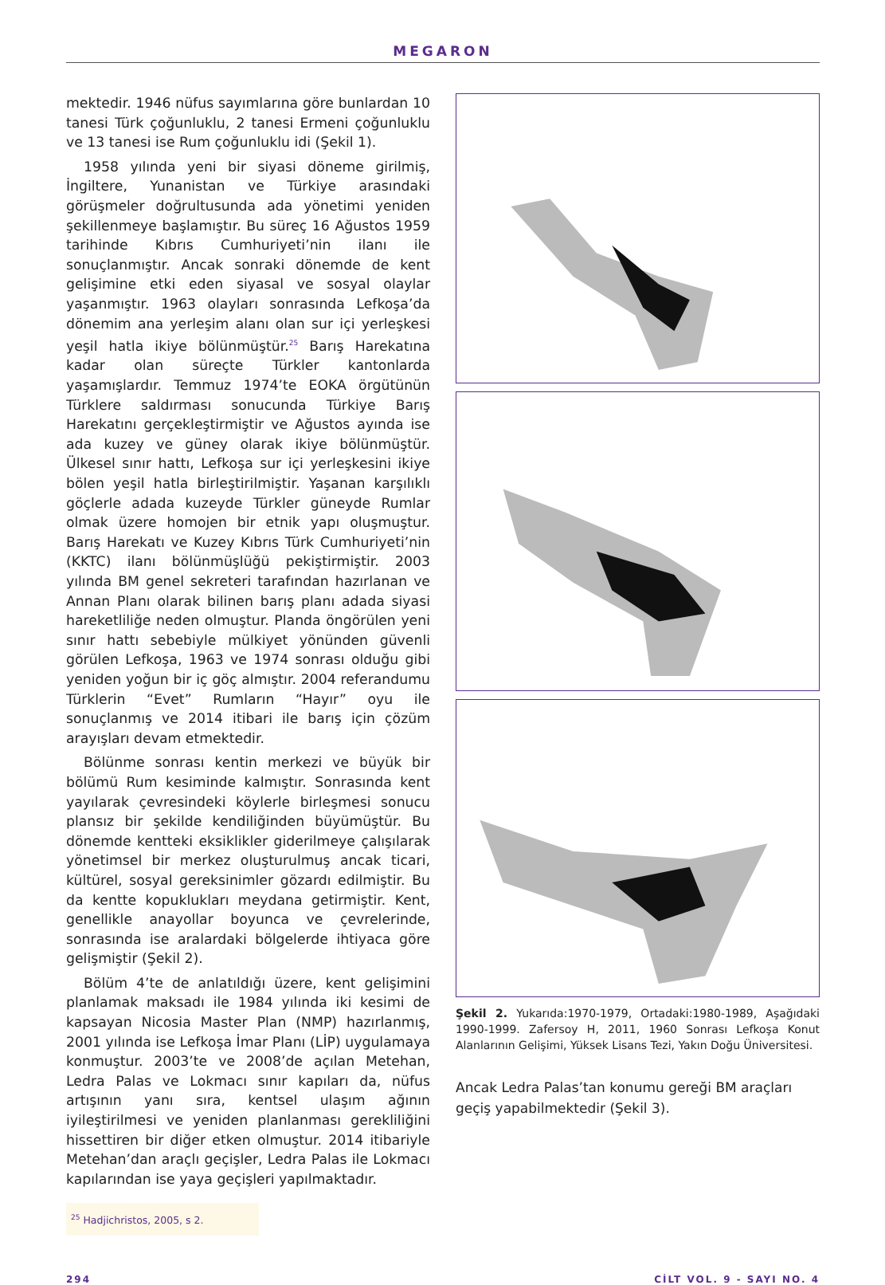MEGARON
mektedir. 1946 nüfus sayımlarına göre bunlardan 10 tanesi Türk çoğunluklu, 2 tanesi Ermeni çoğunluklu ve 13 tanesi ise Rum çoğunluklu idi (Şekil 1).
1958 yılında yeni bir siyasi döneme girilmiş, İngiltere, Yunanistan ve Türkiye arasındaki görüşmeler doğrultusunda ada yönetimi yeniden şekillenmeye başlamıştır. Bu süreç 16 Ağustos 1959 tarihinde Kıbrıs Cumhuriyeti’nin ilanı ile sonuçlanmıştır. Ancak sonraki dönemde de kent gelişimine etki eden siyasal ve sosyal olaylar yaşanmıştır. 1963 olayları sonrasında Lefkoşa’da dönemim ana yerleşim alanı olan sur içi yerleşkesi yeşil hatla ikiye bölünmüştür.<sup>25</sup> Barış Harekatına kadar olan süreçte Türkler kantonlarda yaşamışlardır. Temmuz 1974’te EOKA örgütünün Türklere saldırması sonucunda Türkiye Barış Harekatını gerçekleştirmiştir ve Ağustos ayında ise ada kuzey ve güney olarak ikiye bölünmüştür. Ülkesel sınır hattı, Lefkoşa sur içi yerleşkesini ikiye bölen yeşil hatla birleştirilmiştir. Yaşanan karşılıklı göçlerle adada kuzeyde Türkler güneyde Rumlar olmak üzere homojen bir etnik yapı oluşmuştur. Barış Harekatı ve Kuzey Kıbrıs Türk Cumhuriyeti’nin (KKTC) ilanı bölünmüşlüğü pekiştirmiştir. 2003 yılında BM genel sekreteri tarafından hazırlanan ve Annan Planı olarak bilinen barış planı adada siyasi hareketliliğe neden olmuştur. Planda öngörülen yeni sınır hattı sebebiyle mülkiyet yönünden güvenli görülen Lefkoşa, 1963 ve 1974 sonrası olduğu gibi yeniden yoğun bir iç göç almıştır. 2004 referandumu Türklerin “Evet” Rumların “Hayır” oyu ile sonuçlanmış ve 2014 itibari ile barış için çözüm arayışları devam etmektedir.
Bölünme sonrası kentin merkezi ve büyük bir bölümü Rum kesiminde kalmıştır. Sonrasında kent yayılarak çevresindeki köylerle birleşmesi sonucu plansız bir şekilde kendiliğinden büyümüştür. Bu dönemde kentteki eksiklikler giderilmeye çalışılarak yönetimsel bir merkez oluşturulmuş ancak ticari, kültürel, sosyal gereksinimler gözardı edilmiştir. Bu da kentte kopuklukları meydana getirmiştir. Kent, genellikle anayollar boyunca ve çevrelerinde, sonrasında ise aralardaki bölgelerde ihtiyaca göre gelişmiştir (Şekil 2).
Bölüm 4’te de anlatıldığı üzere, kent gelişimini planlamak maksadı ile 1984 yılında iki kesimi de kapsayan Nicosia Master Plan (NMP) hazırlanmış, 2001 yılında ise Lefkoşa İmar Planı (LİP) uygulamaya konmuştur. 2003’te ve 2008’de açılan Metehan, Ledra Palas ve Lokmacı sınır kapıları da, nüfus artışının yanı sıra, kentsel ulaşım ağının iyileştirilmesi ve yeniden planlanması gerekliliğini hissettiren bir diğer etken olmuştur. 2014 itibariyle Metehan’dan araçlı geçişler, Ledra Palas ile Lokmacı kapılarından ise yaya geçişleri yapılmaktadır.
<sup>25</sup> Hadjichristos, 2005, s 2.
Şekil 2. Yukarıda:1970-1979, Ortadaki:1980-1989, Aşağıdaki 1990-1999. Zafersoy H, 2011, 1960 Sonrası Lefkoşa Konut Alanlarının Gelişimi, Yüksek Lisans Tezi, Yakın Doğu Üniversitesi.
Ancak Ledra Palas’tan konumu gereği BM araçları geçiş yapabilmektedir (Şekil 3).
294 CİLT VOL. 9 - SAYI NO. 4